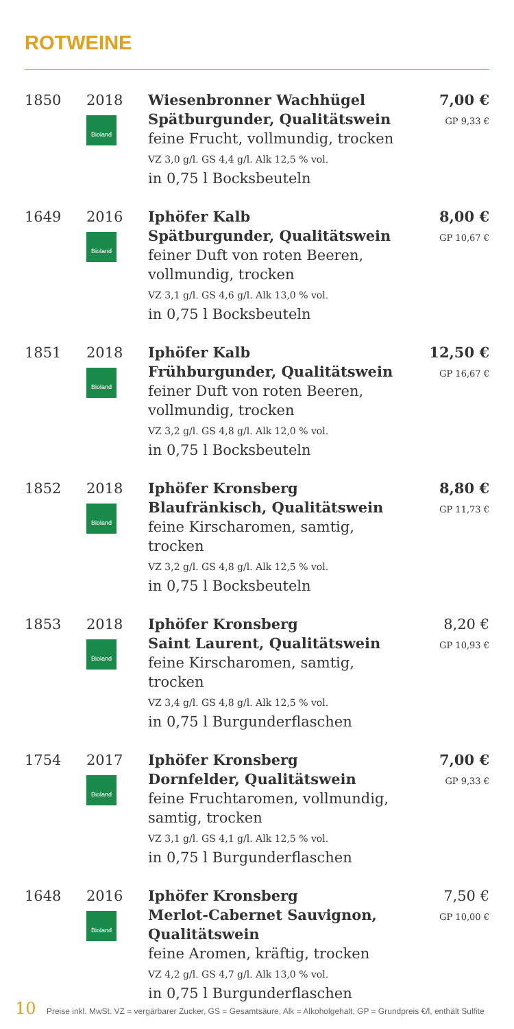ROTWEINE
| 1850 | 2018 Bioland | Wiesenbronner Wachhügel Spätburgunder, Qualitätswein feine Frucht, vollmundig, trocken VZ 3,0 g/l. GS 4,4 g/l. Alk 12,5 % vol. in 0,75 l Bocksbeuteln | 7,00 € GP 9,33 € |
| 1649 | 2016 Bioland | Iphöfer Kalb Spätburgunder, Qualitätswein feiner Duft von roten Beeren, vollmundig, trocken VZ 3,1 g/l. GS 4,6 g/l. Alk 13,0 % vol. in 0,75 l Bocksbeuteln | 8,00 € GP 10,67 € |
| 1851 | 2018 Bioland | Iphöfer Kalb Frühburgunder, Qualitätswein feiner Duft von roten Beeren, vollmundig, trocken VZ 3,2 g/l. GS 4,8 g/l. Alk 12,0 % vol. in 0,75 l Bocksbeuteln | 12,50 € GP 16,67 € |
| 1852 | 2018 Bioland | Iphöfer Kronsberg Blaufränkisch, Qualitätswein feine Kirscharomen, samtig, trocken VZ 3,2 g/l. GS 4,8 g/l. Alk 12,5 % vol. in 0,75 l Bocksbeuteln | 8,80 € GP 11,73 € |
| 1853 | 2018 Bioland | Iphöfer Kronsberg Saint Laurent, Qualitätswein feine Kirscharomen, samtig, trocken VZ 3,4 g/l. GS 4,8 g/l. Alk 12,5 % vol. in 0,75 l Burgunderflaschen | 8,20 € GP 10,93 € |
| 1754 | 2017 Bioland | Iphöfer Kronsberg Dornfelder, Qualitätswein feine Fruchtaromen, vollmundig, samtig, trocken VZ 3,1 g/l. GS 4,1 g/l. Alk 12,5 % vol. in 0,75 l Burgunderflaschen | 7,00 € GP 9,33 € |
| 1648 | 2016 Bioland | Iphöfer Kronsberg Merlot-Cabernet Sauvignon, Qualitätswein feine Aromen, kräftig, trocken VZ 4,2 g/l. GS 4,7 g/l. Alk 13,0 % vol. in 0,75 l Burgunderflaschen | 7,50 € GP 10,00 € |
10 Preise inkl. MwSt. VZ = vergärbarer Zucker, GS = Gesamtsäure, Alk = Alkoholgehalt, GP = Grundpreis €/l, enthält Sulfite